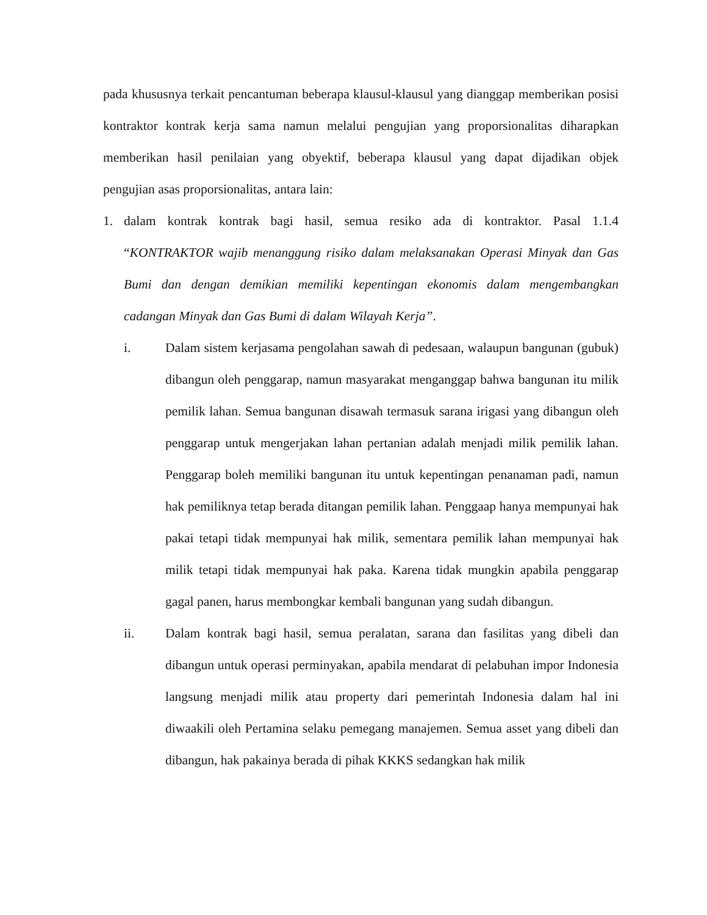pada khususnya terkait pencantuman beberapa klausul-klausul yang dianggap memberikan posisi kontraktor kontrak kerja sama namun melalui pengujian yang proporsionalitas diharapkan memberikan hasil penilaian yang obyektif, beberapa klausul yang dapat dijadikan objek pengujian asas proporsionalitas, antara lain:
1. dalam kontrak kontrak bagi hasil, semua resiko ada di kontraktor. Pasal 1.1.4 “KONTRAKTOR wajib menanggung risiko dalam melaksanakan Operasi Minyak dan Gas Bumi dan dengan demikian memiliki kepentingan ekonomis dalam mengembangkan cadangan Minyak dan Gas Bumi di dalam Wilayah Kerja”.
i. Dalam sistem kerjasama pengolahan sawah di pedesaan, walaupun bangunan (gubuk) dibangun oleh penggarap, namun masyarakat menganggap bahwa bangunan itu milik pemilik lahan. Semua bangunan disawah termasuk sarana irigasi yang dibangun oleh penggarap untuk mengerjakan lahan pertanian adalah menjadi milik pemilik lahan. Penggarap boleh memiliki bangunan itu untuk kepentingan penanaman padi, namun hak pemiliknya tetap berada ditangan pemilik lahan. Penggaap hanya mempunyai hak pakai tetapi tidak mempunyai hak milik, sementara pemilik lahan mempunyai hak milik tetapi tidak mempunyai hak paka. Karena tidak mungkin apabila penggarap gagal panen, harus membongkar kembali bangunan yang sudah dibangun.
ii. Dalam kontrak bagi hasil, semua peralatan, sarana dan fasilitas yang dibeli dan dibangun untuk operasi perminyakan, apabila mendarat di pelabuhan impor Indonesia langsung menjadi milik atau property dari pemerintah Indonesia dalam hal ini diwaakili oleh Pertamina selaku pemegang manajemen. Semua asset yang dibeli dan dibangun, hak pakainya berada di pihak KKKS sedangkan hak milik